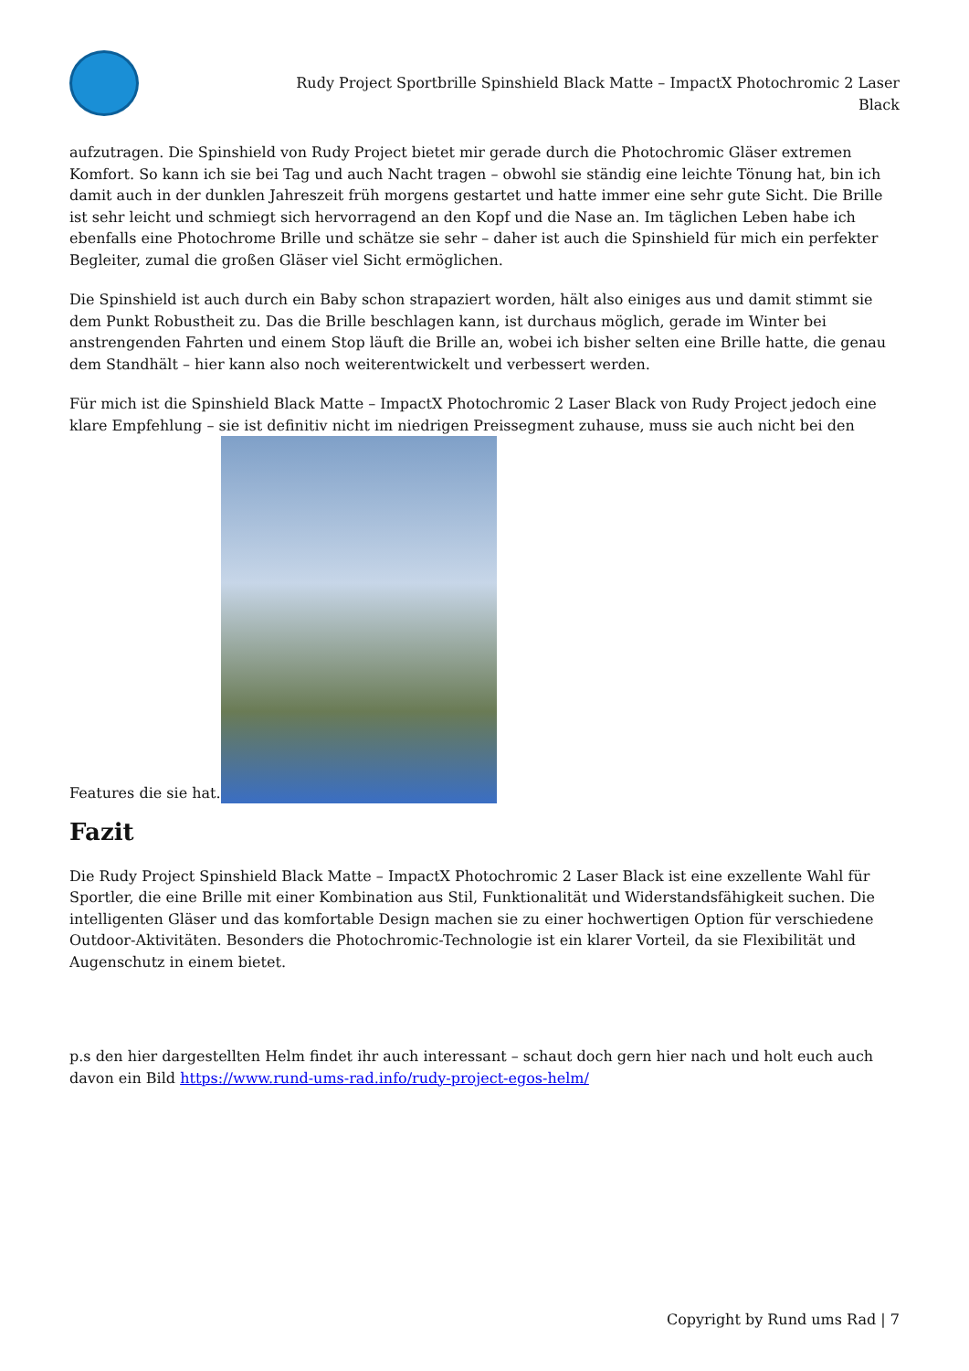Rudy Project Sportbrille Spinshield Black Matte – ImpactX Photochromic 2 Laser Black
aufzutragen. Die Spinshield von Rudy Project bietet mir gerade durch die Photochromic Gläser extremen Komfort. So kann ich sie bei Tag und auch Nacht tragen – obwohl sie ständig eine leichte Tönung hat, bin ich damit auch in der dunklen Jahreszeit früh morgens gestartet und hatte immer eine sehr gute Sicht. Die Brille ist sehr leicht und schmiegt sich hervorragend an den Kopf und die Nase an. Im täglichen Leben habe ich ebenfalls eine Photochrome Brille und schätze sie sehr – daher ist auch die Spinshield für mich ein perfekter Begleiter, zumal die großen Gläser viel Sicht ermöglichen.
Die Spinshield ist auch durch ein Baby schon strapaziert worden, hält also einiges aus und damit stimmt sie dem Punkt Robustheit zu. Das die Brille beschlagen kann, ist durchaus möglich, gerade im Winter bei anstrengenden Fahrten und einem Stop läuft die Brille an, wobei ich bisher selten eine Brille hatte, die genau dem Standhält – hier kann also noch weiterentwickelt und verbessert werden.
Für mich ist die Spinshield Black Matte – ImpactX Photochromic 2 Laser Black von Rudy Project jedoch eine klare Empfehlung – sie ist definitiv nicht im niedrigen Preissegment zuhause, muss sie auch nicht bei den Features die sie hat.
Fazit
Die Rudy Project Spinshield Black Matte – ImpactX Photochromic 2 Laser Black ist eine exzellente Wahl für Sportler, die eine Brille mit einer Kombination aus Stil, Funktionalität und Widerstandsfähigkeit suchen. Die intelligenten Gläser und das komfortable Design machen sie zu einer hochwertigen Option für verschiedene Outdoor-Aktivitäten. Besonders die Photochromic-Technologie ist ein klarer Vorteil, da sie Flexibilität und Augenschutz in einem bietet.
p.s den hier dargestellten Helm findet ihr auch interessant – schaut doch gern hier nach und holt euch auch davon ein Bild https://www.rund-ums-rad.info/rudy-project-egos-helm/
Copyright by Rund ums Rad | 7